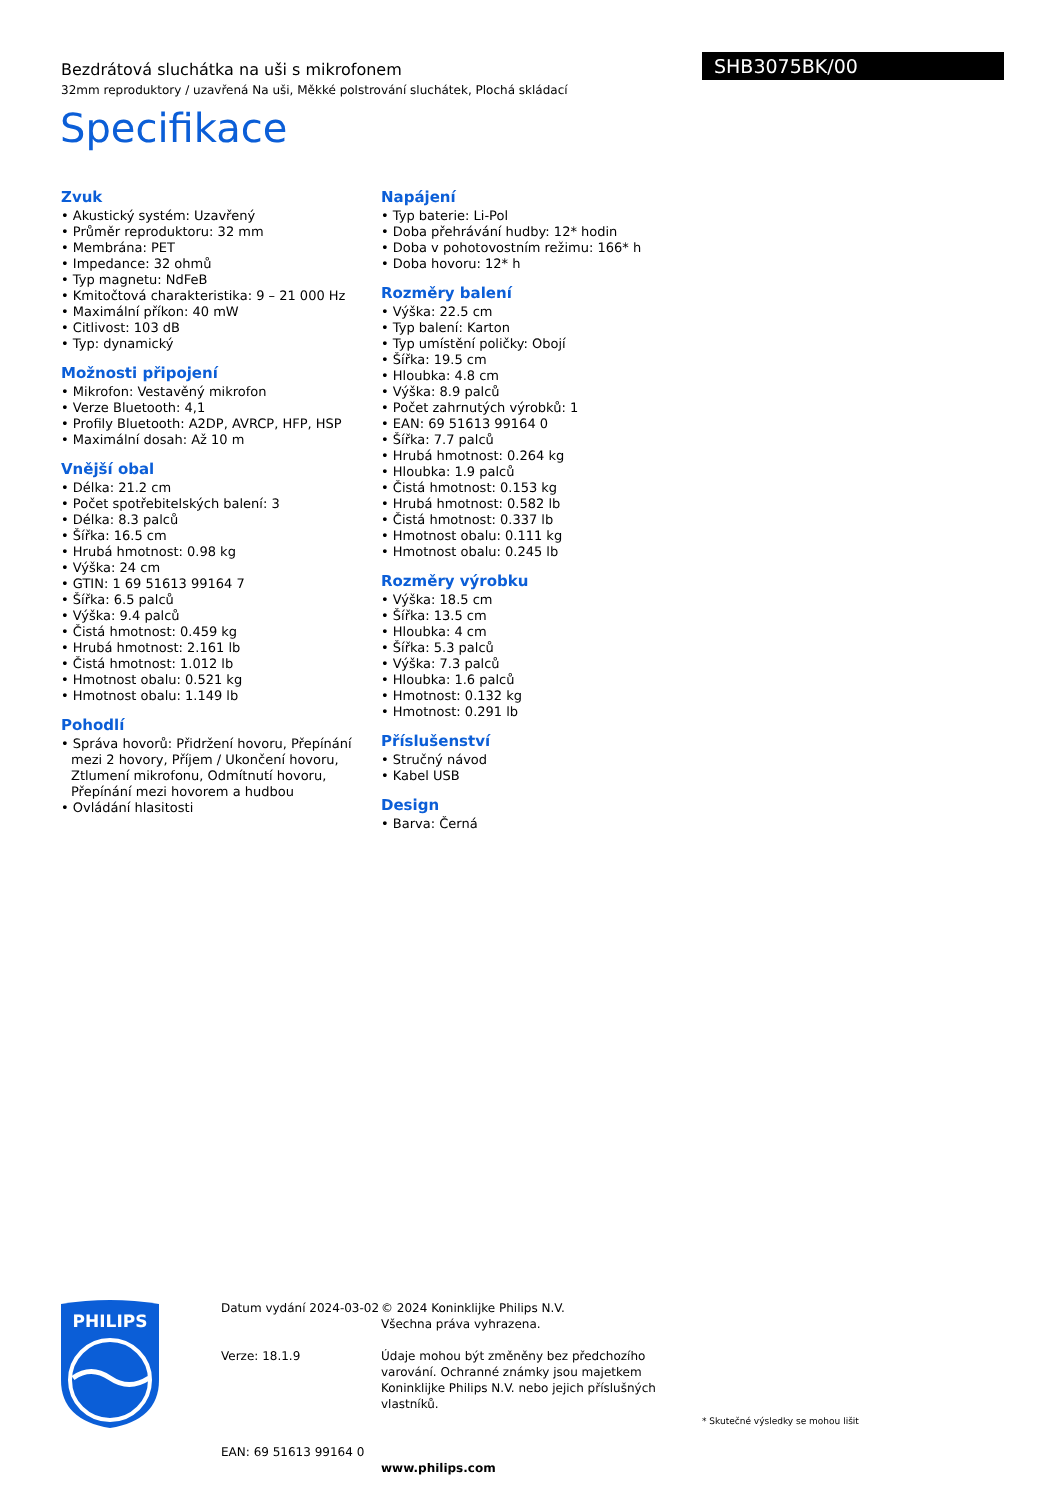Bezdrátová sluchátka na uši s mikrofonem
32mm reproduktory / uzavřená Na uši, Měkké polstrování sluchátek, Plochá skládací
SHB3075BK/00
Specifikace
Zvuk
• Akustický systém: Uzavřený
• Průměr reproduktoru: 32 mm
• Membrána: PET
• Impedance: 32 ohmů
• Typ magnetu: NdFeB
• Kmitočtová charakteristika: 9 – 21 000 Hz
• Maximální příkon: 40 mW
• Citlivost: 103 dB
• Typ: dynamický
Možnosti připojení
• Mikrofon: Vestavěný mikrofon
• Verze Bluetooth: 4,1
• Profily Bluetooth: A2DP, AVRCP, HFP, HSP
• Maximální dosah: Až 10 m
Vnější obal
• Délka: 21.2 cm
• Počet spotřebitelských balení: 3
• Délka: 8.3 palců
• Šířka: 16.5 cm
• Hrubá hmotnost: 0.98 kg
• Výška: 24 cm
• GTIN: 1 69 51613 99164 7
• Šířka: 6.5 palců
• Výška: 9.4 palců
• Čistá hmotnost: 0.459 kg
• Hrubá hmotnost: 2.161 lb
• Čistá hmotnost: 1.012 lb
• Hmotnost obalu: 0.521 kg
• Hmotnost obalu: 1.149 lb
Pohodlí
• Správa hovorů: Přidržení hovoru, Přepínání mezi 2 hovory, Příjem / Ukončení hovoru, Ztlumení mikrofonu, Odmítnutí hovoru, Přepínání mezi hovorem a hudbou
• Ovládání hlasitosti
Napájení
• Typ baterie: Li-Pol
• Doba přehrávání hudby: 12* hodin
• Doba v pohotovostním režimu: 166* h
• Doba hovoru: 12* h
Rozměry balení
• Výška: 22.5 cm
• Typ balení: Karton
• Typ umístění poličky: Obojí
• Šířka: 19.5 cm
• Hloubka: 4.8 cm
• Výška: 8.9 palců
• Počet zahrnutých výrobků: 1
• EAN: 69 51613 99164 0
• Šířka: 7.7 palců
• Hrubá hmotnost: 0.264 kg
• Hloubka: 1.9 palců
• Čistá hmotnost: 0.153 kg
• Hrubá hmotnost: 0.582 lb
• Čistá hmotnost: 0.337 lb
• Hmotnost obalu: 0.111 kg
• Hmotnost obalu: 0.245 lb
Rozměry výrobku
• Výška: 18.5 cm
• Šířka: 13.5 cm
• Hloubka: 4 cm
• Šířka: 5.3 palců
• Výška: 7.3 palců
• Hloubka: 1.6 palců
• Hmotnost: 0.132 kg
• Hmotnost: 0.291 lb
Příslušenství
• Stručný návod
• Kabel USB
Design
• Barva: Černá
PHILIPS
Datum vydání 2024-03-02
Verze: 18.1.9
EAN: 69 51613 99164 0
© 2024 Koninklijke Philips N.V.
Všechna práva vyhrazena.
Údaje mohou být změněny bez předchozího varování. Ochranné známky jsou majetkem Koninklijke Philips N.V. nebo jejich příslušných vlastníků.
www.philips.com
* Skutečné výsledky se mohou lišit